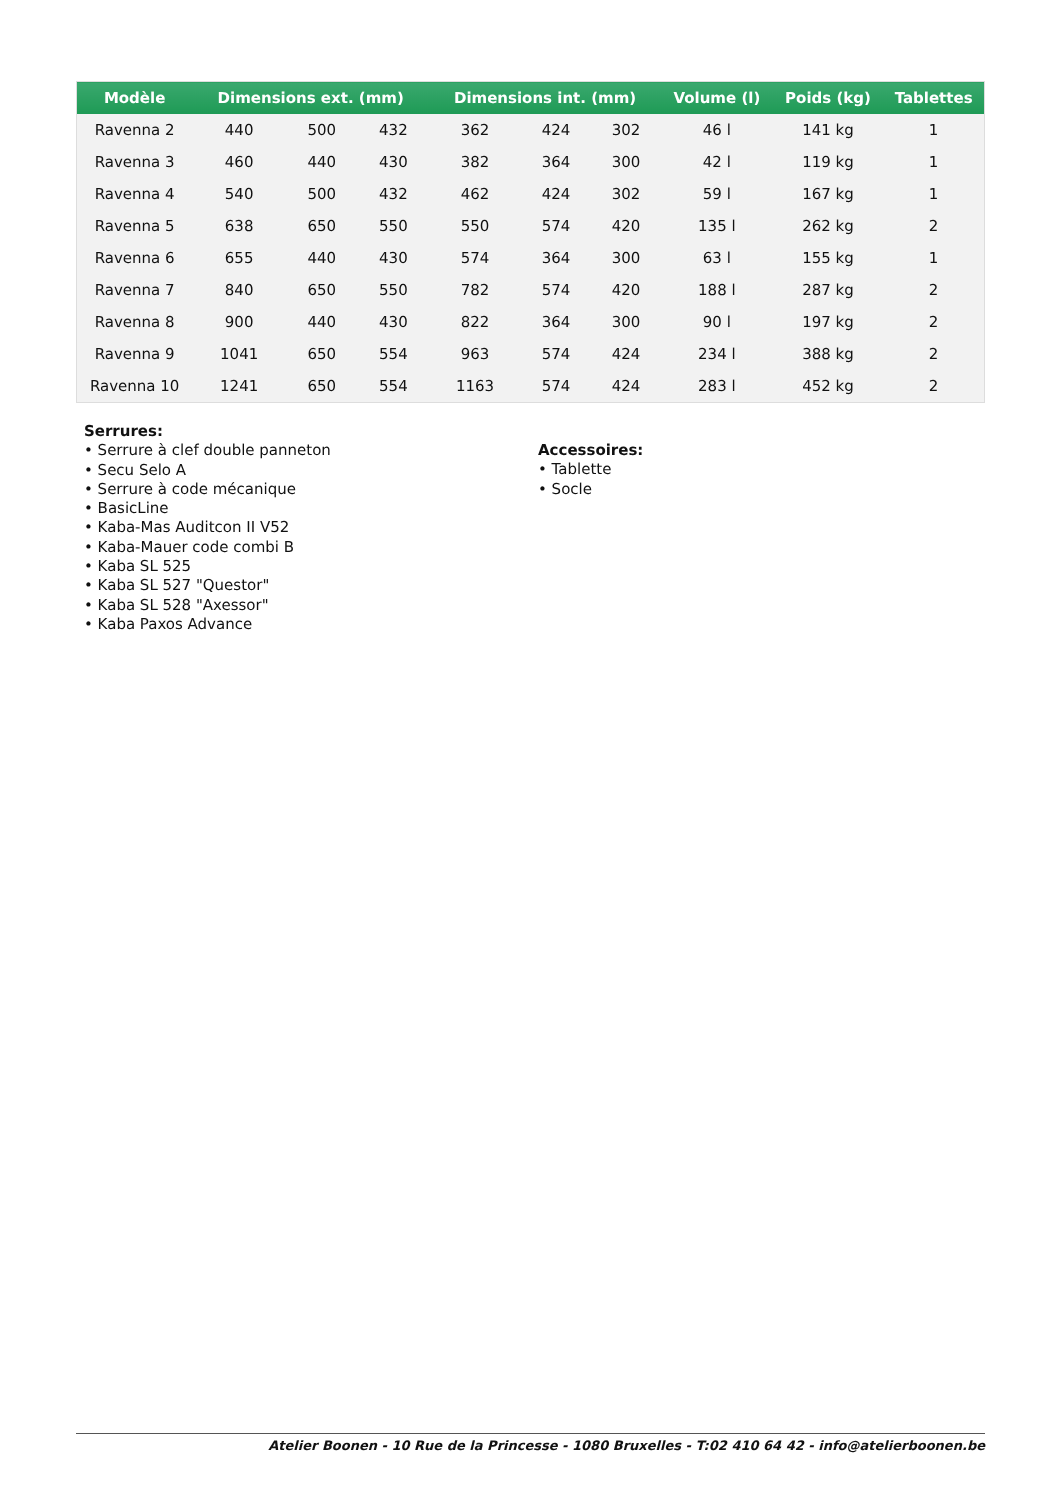| Modèle | Dimensions ext. (mm) | | | Dimensions int. (mm) | | | Volume (l) | Poids (kg) | Tablettes |
| --- | --- | --- | --- | --- | --- | --- | --- | --- | --- |
| Ravenna 2 | 440 | 500 | 432 | 362 | 424 | 302 | 46 l | 141 kg | 1 |
| Ravenna 3 | 460 | 440 | 430 | 382 | 364 | 300 | 42 l | 119 kg | 1 |
| Ravenna 4 | 540 | 500 | 432 | 462 | 424 | 302 | 59 l | 167 kg | 1 |
| Ravenna 5 | 638 | 650 | 550 | 550 | 574 | 420 | 135 l | 262 kg | 2 |
| Ravenna 6 | 655 | 440 | 430 | 574 | 364 | 300 | 63 l | 155 kg | 1 |
| Ravenna 7 | 840 | 650 | 550 | 782 | 574 | 420 | 188 l | 287 kg | 2 |
| Ravenna 8 | 900 | 440 | 430 | 822 | 364 | 300 | 90 l | 197 kg | 2 |
| Ravenna 9 | 1041 | 650 | 554 | 963 | 574 | 424 | 234 l | 388 kg | 2 |
| Ravenna 10 | 1241 | 650 | 554 | 1163 | 574 | 424 | 283 l | 452 kg | 2 |
Serrures:
• Serrure à clef double panneton
• Secu Selo A
• Serrure à code mécanique
• BasicLine
• Kaba-Mas Auditcon II V52
• Kaba-Mauer code combi B
• Kaba SL 525
• Kaba SL 527 "Questor"
• Kaba SL 528 "Axessor"
• Kaba Paxos Advance
Accessoires:
• Tablette
• Socle
Atelier Boonen - 10 Rue de la Princesse - 1080 Bruxelles - T:02 410 64 42 - info@atelierboonen.be